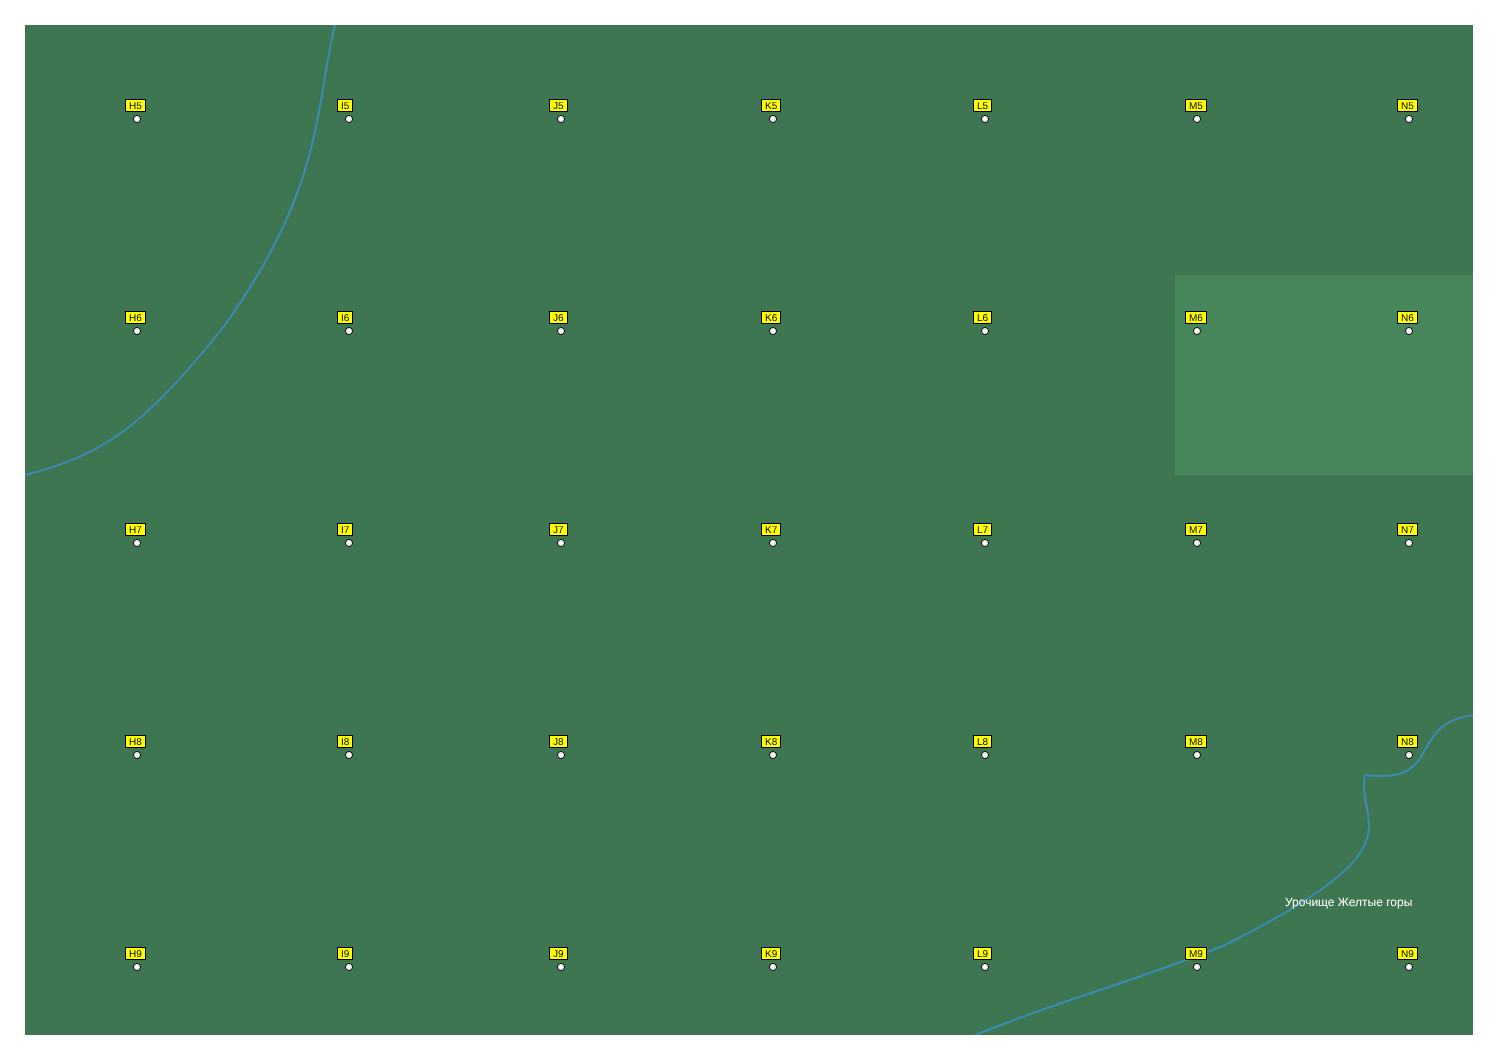H5
I5
J5
K5
L5
M5
N5
H6
I6
J6
K6
L6
M6
N6
H7
I7
J7
K7
L7
M7
N7
H8
I8
J8
K8
L8
M8
N8
H9
I9
J9
K9
L9
M9
N9
Урочище Желтые горы